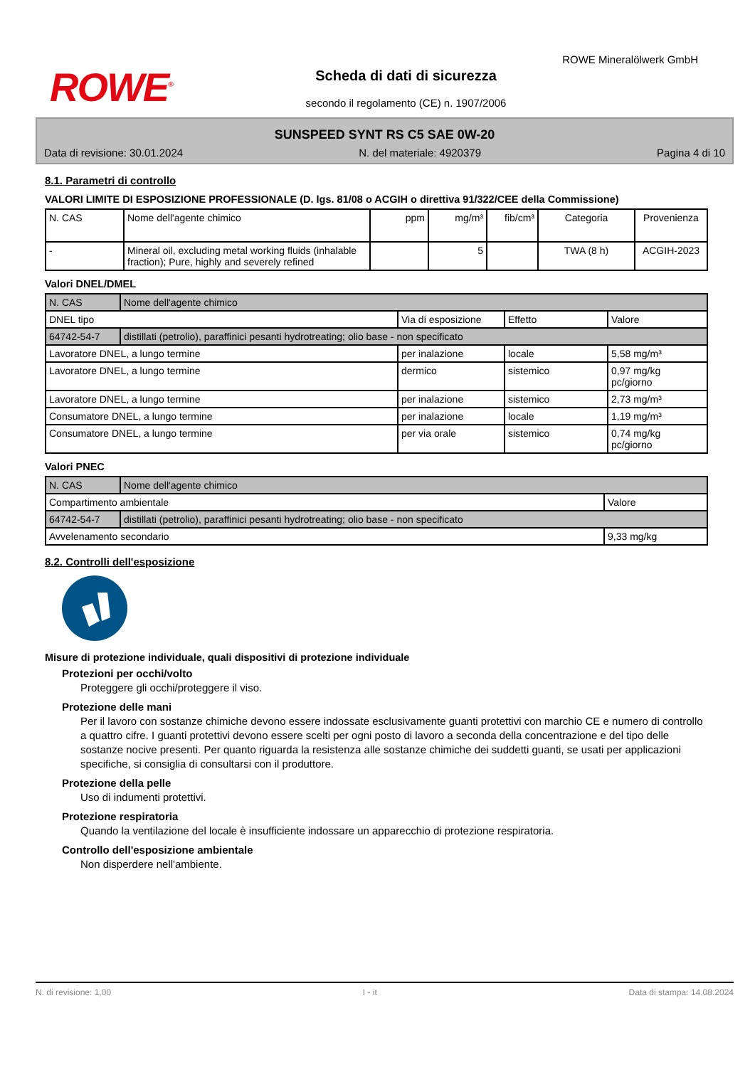ROWE<sup>®</sup>
ROWE Mineralölwerk GmbH
Scheda di dati di sicurezza
secondo il regolamento (CE) n. 1907/2006
SUNSPEED SYNT RS C5 SAE 0W-20
Data di revisione: 30.01.2024 N. del materiale: 4920379 Pagina 4 di 10
8.1. Parametri di controllo
VALORI LIMITE DI ESPOSIZIONE PROFESSIONALE (D. lgs. 81/08 o ACGIH o direttiva 91/322/CEE della Commissione)
| N. CAS | Nome dell'agente chimico | ppm | mg/m³ | fib/cm³ | Categoria | Provenienza |
| --- | --- | --- | --- | --- | --- | --- |
| - | Mineral oil, excluding metal working fluids (inhalable fraction); Pure, highly and severely refined | | 5 | | TWA (8 h) | ACGIH-2023 |
Valori DNEL/DMEL
| N. CAS | Nome dell'agente chimico | | | |
| DNEL tipo | | Via di esposizione | Effetto | Valore |
| 64742-54-7 | distillati (petrolio), paraffinici pesanti hydrotreating; olio base - non specificato | | | |
| Lavoratore DNEL, a lungo termine | | per inalazione | locale | 5,58 mg/m³ |
| Lavoratore DNEL, a lungo termine | | dermico | sistemico | 0,97 mg/kg pc/giorno |
| Lavoratore DNEL, a lungo termine | | per inalazione | sistemico | 2,73 mg/m³ |
| Consumatore DNEL, a lungo termine | | per inalazione | locale | 1,19 mg/m³ |
| Consumatore DNEL, a lungo termine | | per via orale | sistemico | 0,74 mg/kg pc/giorno |
Valori PNEC
| N. CAS | Nome dell'agente chimico | |
| Compartimento ambientale | | Valore |
| 64742-54-7 | distillati (petrolio), paraffinici pesanti hydrotreating; olio base - non specificato | |
| Avvelenamento secondario | | 9,33 mg/kg |
8.2. Controlli dell'esposizione
Misure di protezione individuale, quali dispositivi di protezione individuale
Protezioni per occhi/volto
Proteggere gli occhi/proteggere il viso.
Protezione delle mani
Per il lavoro con sostanze chimiche devono essere indossate esclusivamente guanti protettivi con marchio CE e numero di controllo a quattro cifre. I guanti protettivi devono essere scelti per ogni posto di lavoro a seconda della concentrazione e del tipo delle sostanze nocive presenti. Per quanto riguarda la resistenza alle sostanze chimiche dei suddetti guanti, se usati per applicazioni specifiche, si consiglia di consultarsi con il produttore.
Protezione della pelle
Uso di indumenti protettivi.
Protezione respiratoria
Quando la ventilazione del locale è insufficiente indossare un apparecchio di protezione respiratoria.
Controllo dell'esposizione ambientale
Non disperdere nell'ambiente.
N. di revisione: 1,00 I - it Data di stampa: 14.08.2024